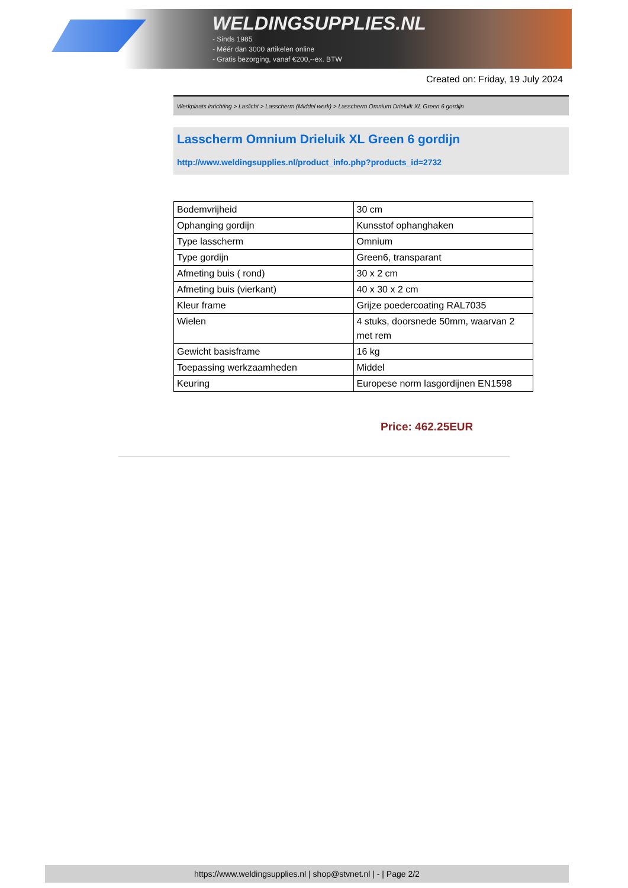WELDINGSUPPLIES.NL
- Sinds 1985
- Méér dan 3000 artikelen online
- Gratis bezorging, vanaf €200,--ex. BTW
Created on: Friday, 19 July 2024
Werkplaats inrichting > Laslicht > Lasscherm (Middel werk) > Lasscherm Omnium Drieluik XL Green 6 gordijn
Lasscherm Omnium Drieluik XL Green 6 gordijn
http://www.weldingsupplies.nl/product_info.php?products_id=2732
| Bodemvrijheid | 30 cm |
| Ophanging gordijn | Kunsstof ophanghaken |
| Type lasscherm | Omnium |
| Type gordijn | Green6, transparant |
| Afmeting buis ( rond) | 30 x 2 cm |
| Afmeting buis (vierkant) | 40 x 30 x 2 cm |
| Kleur frame | Grijze poedercoating RAL7035 |
| Wielen | 4 stuks, doorsnede 50mm, waarvan 2 met rem |
| Gewicht basisframe | 16 kg |
| Toepassing werkzaamheden | Middel |
| Keuring | Europese norm lasgordijnen EN1598 |
Price: 462.25EUR
https://www.weldingsupplies.nl | shop@stvnet.nl | - | Page 2/2